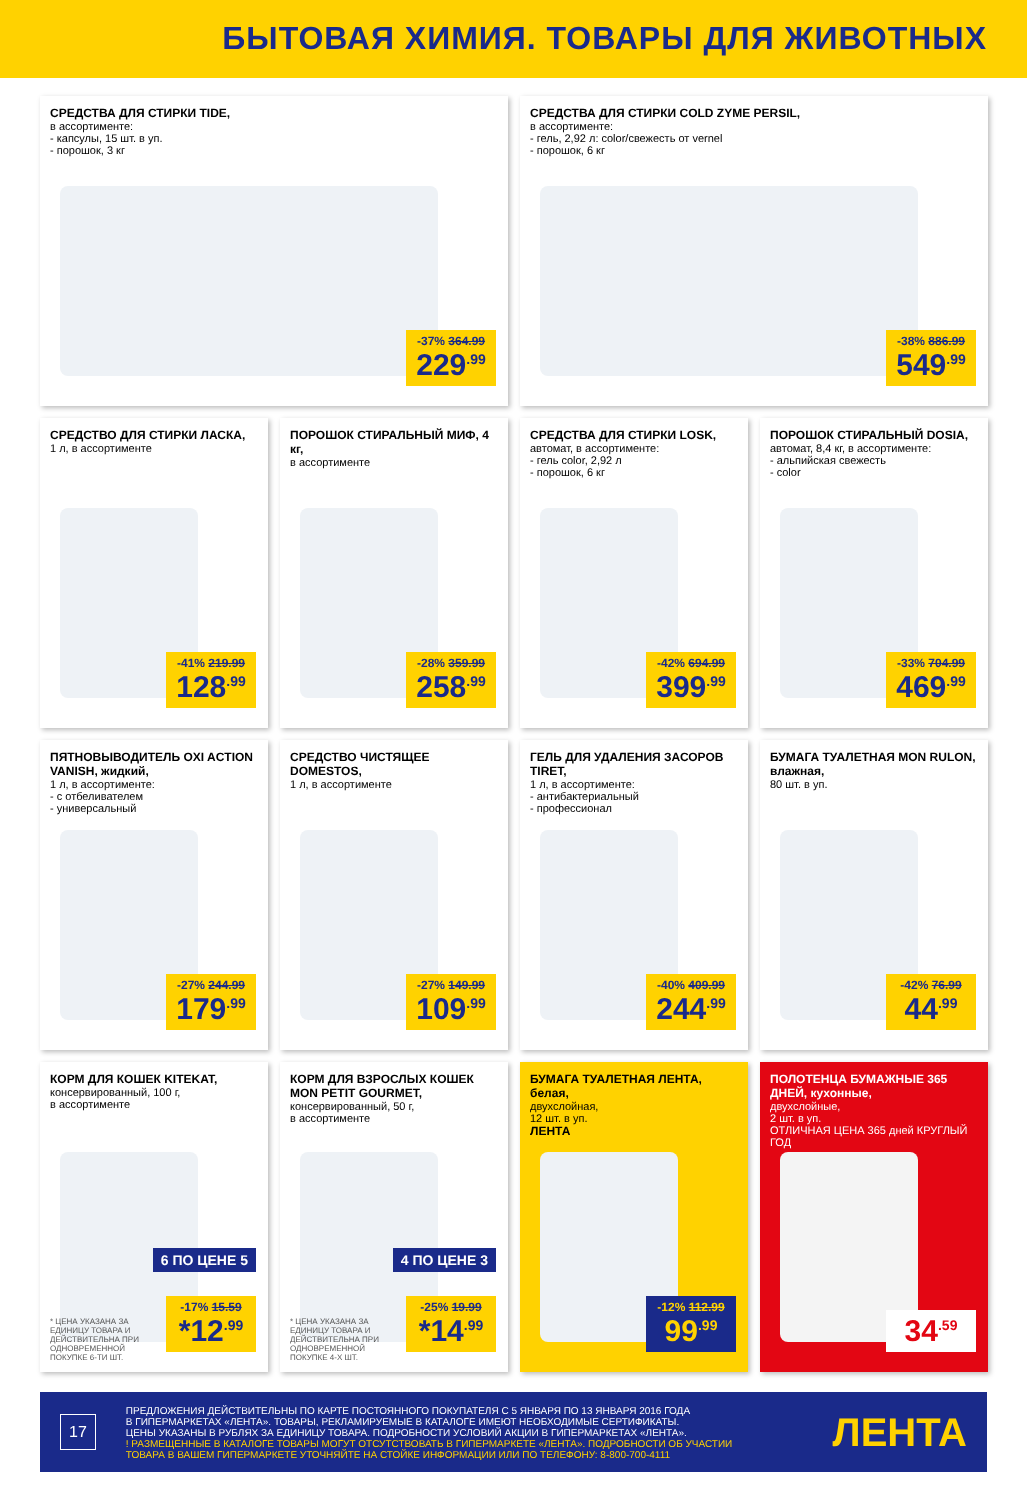БЫТОВАЯ ХИМИЯ. ТОВАРЫ ДЛЯ ЖИВОТНЫХ
СРЕДСТВА ДЛЯ СТИРКИ TIDE,
в ассортименте:
- капсулы, 15 шт. в уп.
- порошок, 3 кг
-37% 364.99
229<sup>.99</sup>
СРЕДСТВА ДЛЯ СТИРКИ COLD ZYME PERSIL,
в ассортименте:
- гель, 2,92 л: color/свежесть от vernel
- порошок, 6 кг
-38% 886.99
549<sup>.99</sup>
СРЕДСТВО ДЛЯ СТИРКИ ЛАСКА,
1 л, в ассортименте
-41% 219.99
128<sup>.99</sup>
ПОРОШОК СТИРАЛЬНЫЙ МИФ, 4 кг,
в ассортименте
-28% 359.99
258<sup>.99</sup>
СРЕДСТВА ДЛЯ СТИРКИ LOSK,
автомат, в ассортименте:
- гель color, 2,92 л
- порошок, 6 кг
-42% 694.99
399<sup>.99</sup>
ПОРОШОК СТИРАЛЬНЫЙ DOSIA,
автомат, 8,4 кг, в ассортименте:
- альпийская свежесть
- color
-33% 704.99
469<sup>.99</sup>
ПЯТНОВЫВОДИТЕЛЬ OXI ACTION VANISH, жидкий,
1 л, в ассортименте:
- с отбеливателем
- универсальный
-27% 244.99
179<sup>.99</sup>
СРЕДСТВО ЧИСТЯЩЕЕ DOMESTOS,
1 л, в ассортименте
-27% 149.99
109<sup>.99</sup>
ГЕЛЬ ДЛЯ УДАЛЕНИЯ ЗАСОРОВ TIRET,
1 л, в ассортименте:
- антибактериальный
- профессионал
-40% 409.99
244<sup>.99</sup>
БУМАГА ТУАЛЕТНАЯ MON RULON, влажная,
80 шт. в уп.
-42% 76.99
44<sup>.99</sup>
КОРМ ДЛЯ КОШЕК KITEKAT,
консервированный, 100 г,
в ассортименте
6 ПО ЦЕНЕ 5
-17% 15.59
*12<sup>.99</sup>
* ЦЕНА УКАЗАНА ЗА ЕДИНИЦУ ТОВАРА И ДЕЙСТВИТЕЛЬНА ПРИ ОДНОВРЕМЕННОЙ ПОКУПКЕ 6-ТИ ШТ.
КОРМ ДЛЯ ВЗРОСЛЫХ КОШЕК MON PETIT GOURMET,
консервированный, 50 г,
в ассортименте
4 ПО ЦЕНЕ 3
-25% 19.99
*14<sup>.99</sup>
* ЦЕНА УКАЗАНА ЗА ЕДИНИЦУ ТОВАРА И ДЕЙСТВИТЕЛЬНА ПРИ ОДНОВРЕМЕННОЙ ПОКУПКЕ 4-Х ШТ.
БУМАГА ТУАЛЕТНАЯ ЛЕНТА, белая,
двухслойная,
12 шт. в уп.
ЛЕНТА
-12% 112.99
99<sup>.99</sup>
ПОЛОТЕНЦА БУМАЖНЫЕ 365 ДНЕЙ, кухонные,
двухслойные,
2 шт. в уп.
ОТЛИЧНАЯ ЦЕНА 365 дней КРУГЛЫЙ ГОД
34<sup>.59</sup>
17
ПРЕДЛОЖЕНИЯ ДЕЙСТВИТЕЛЬНЫ ПО КАРТЕ ПОСТОЯННОГО ПОКУПАТЕЛЯ С 5 ЯНВАРЯ ПО 13 ЯНВАРЯ 2016 ГОДА
В ГИПЕРМАРКЕТАХ «ЛЕНТА». ТОВАРЫ, РЕКЛАМИРУЕМЫЕ В КАТАЛОГЕ ИМЕЮТ НЕОБХОДИМЫЕ СЕРТИФИКАТЫ.
ЦЕНЫ УКАЗАНЫ В РУБЛЯХ ЗА ЕДИНИЦУ ТОВАРА. ПОДРОБНОСТИ УСЛОВИЙ АКЦИИ В ГИПЕРМАРКЕТАХ «ЛЕНТА».
! РАЗМЕЩЕННЫЕ В КАТАЛОГЕ ТОВАРЫ МОГУТ ОТСУТСТВОВАТЬ В ГИПЕРМАРКЕТЕ «ЛЕНТА». ПОДРОБНОСТИ ОБ УЧАСТИИ
ТОВАРА В ВАШЕМ ГИПЕРМАРКЕТЕ УТОЧНЯЙТЕ НА СТОЙКЕ ИНФОРМАЦИИ ИЛИ ПО ТЕЛЕФОНУ: 8-800-700-4111
ЛЕНТА